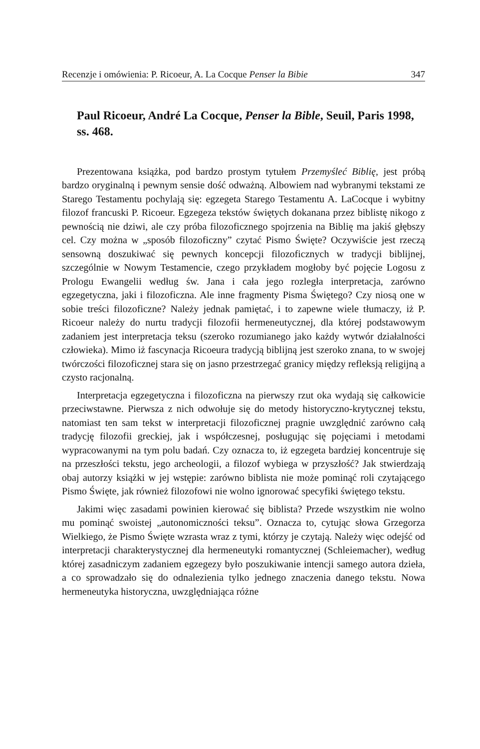Recenzje i omówienia: P. Ricoeur, A. La Cocque Penser la Bibie 347
Paul Ricoeur, André La Cocque, Penser la Bible, Seuil, Paris 1998, ss. 468.
Prezentowana książka, pod bardzo prostym tytułem Przemyśleć Biblię, jest próbą bardzo oryginalną i pewnym sensie dość odważną. Albowiem nad wybranymi tekstami ze Starego Testamentu pochylają się: egzegeta Starego Testamentu A. LaCocque i wybitny filozof francuski P. Ricoeur. Egzegeza tekstów świętych dokanana przez biblistę nikogo z pewnością nie dziwi, ale czy próba filozoficznego spojrzenia na Biblię ma jakiś głębszy cel. Czy można w „sposób filozoficzny” czytać Pismo Święte? Oczywiście jest rzeczą sensowną doszukiwać się pewnych koncepcji filozoficznych w tradycji biblijnej, szczególnie w Nowym Testamencie, czego przykładem mogłoby być pojęcie Logosu z Prologu Ewangelii według św. Jana i cała jego rozległa interpretacja, zarówno egzegetyczna, jaki i filozoficzna. Ale inne fragmenty Pisma Świętego? Czy niosą one w sobie treści filozoficzne? Należy jednak pamiętać, i to zapewne wiele tłumaczy, iż P. Ricoeur należy do nurtu tradycji filozofii hermeneutycznej, dla której podstawowym zadaniem jest interpretacja teksu (szeroko rozumianego jako każdy wytwór działalności człowieka). Mimo iż fascynacja Ricoeura tradycją biblijną jest szeroko znana, to w swojej twórczości filozoficznej stara się on jasno przestrzegać granicy między refleksją religijną a czysto racjonalną.
Interpretacja egzegetyczna i filozoficzna na pierwszy rzut oka wydają się całkowicie przeciwstawne. Pierwsza z nich odwołuje się do metody historyczno-krytycznej tekstu, natomiast ten sam tekst w interpretacji filozoficznej pragnie uwzględnić zarówno całą tradycję filozofii greckiej, jak i współczesnej, posługując się pojęciami i metodami wypracowanymi na tym polu badań. Czy oznacza to, iż egzegeta bardziej koncentruje się na przeszłości tekstu, jego archeologii, a filozof wybiega w przyszłość? Jak stwierdzają obaj autorzy książki w jej wstępie: zarówno biblista nie może pominąć roli czytającego Pismo Święte, jak również filozofowi nie wolno ignorować specyfiki świętego tekstu.
Jakimi więc zasadami powinien kierować się biblista? Przede wszystkim nie wolno mu pominąć swoistej „autonomiczności teksu”. Oznacza to, cytując słowa Grzegorza Wielkiego, że Pismo Święte wzrasta wraz z tymi, którzy je czytają. Należy więc odejść od interpretacji charakterystycznej dla hermeneutyki romantycznej (Schleiemacher), według której zasadniczym zadaniem egzegezy było poszukiwanie intencji samego autora dzieła, a co sprowadzało się do odnalezienia tylko jednego znaczenia danego tekstu. Nowa hermeneutyka historyczna, uwzględniająca różne